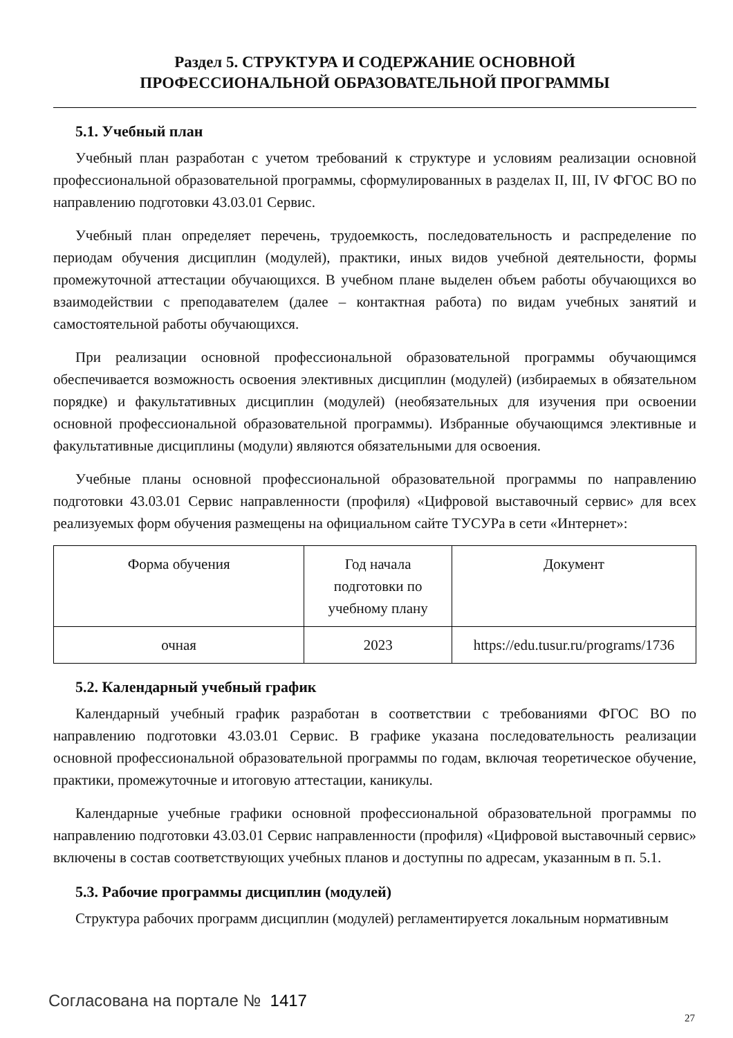Раздел 5. СТРУКТУРА И СОДЕРЖАНИЕ ОСНОВНОЙ
ПРОФЕССИОНАЛЬНОЙ ОБРАЗОВАТЕЛЬНОЙ ПРОГРАММЫ
5.1. Учебный план
Учебный план разработан с учетом требований к структуре и условиям реализации основной профессиональной образовательной программы, сформулированных в разделах II, III, IV ФГОС ВО по направлению подготовки 43.03.01 Сервис.
Учебный план определяет перечень, трудоемкость, последовательность и распределение по периодам обучения дисциплин (модулей), практики, иных видов учебной деятельности, формы промежуточной аттестации обучающихся. В учебном плане выделен объем работы обучающихся во взаимодействии с преподавателем (далее – контактная работа) по видам учебных занятий и самостоятельной работы обучающихся.
При реализации основной профессиональной образовательной программы обучающимся обеспечивается возможность освоения элективных дисциплин (модулей) (избираемых в обязательном порядке) и факультативных дисциплин (модулей) (необязательных для изучения при освоении основной профессиональной образовательной программы). Избранные обучающимся элективные и факультативные дисциплины (модули) являются обязательными для освоения.
Учебные планы основной профессиональной образовательной программы по направлению подготовки 43.03.01 Сервис направленности (профиля) «Цифровой выставочный сервис» для всех реализуемых форм обучения размещены на официальном сайте ТУСУРа в сети «Интернет»:
| Форма обучения | Год начала подготовки по учебному плану | Документ |
| --- | --- | --- |
| очная | 2023 | https://edu.tusur.ru/programs/1736 |
5.2. Календарный учебный график
Календарный учебный график разработан в соответствии с требованиями ФГОС ВО по направлению подготовки 43.03.01 Сервис. В графике указана последовательность реализации основной профессиональной образовательной программы по годам, включая теоретическое обучение, практики, промежуточные и итоговую аттестации, каникулы.
Календарные учебные графики основной профессиональной образовательной программы по направлению подготовки 43.03.01 Сервис направленности (профиля) «Цифровой выставочный сервис» включены в состав соответствующих учебных планов и доступны по адресам, указанным в п. 5.1.
5.3. Рабочие программы дисциплин (модулей)
Структура рабочих программ дисциплин (модулей) регламентируется локальным нормативным
Согласована на портале № 1417
27